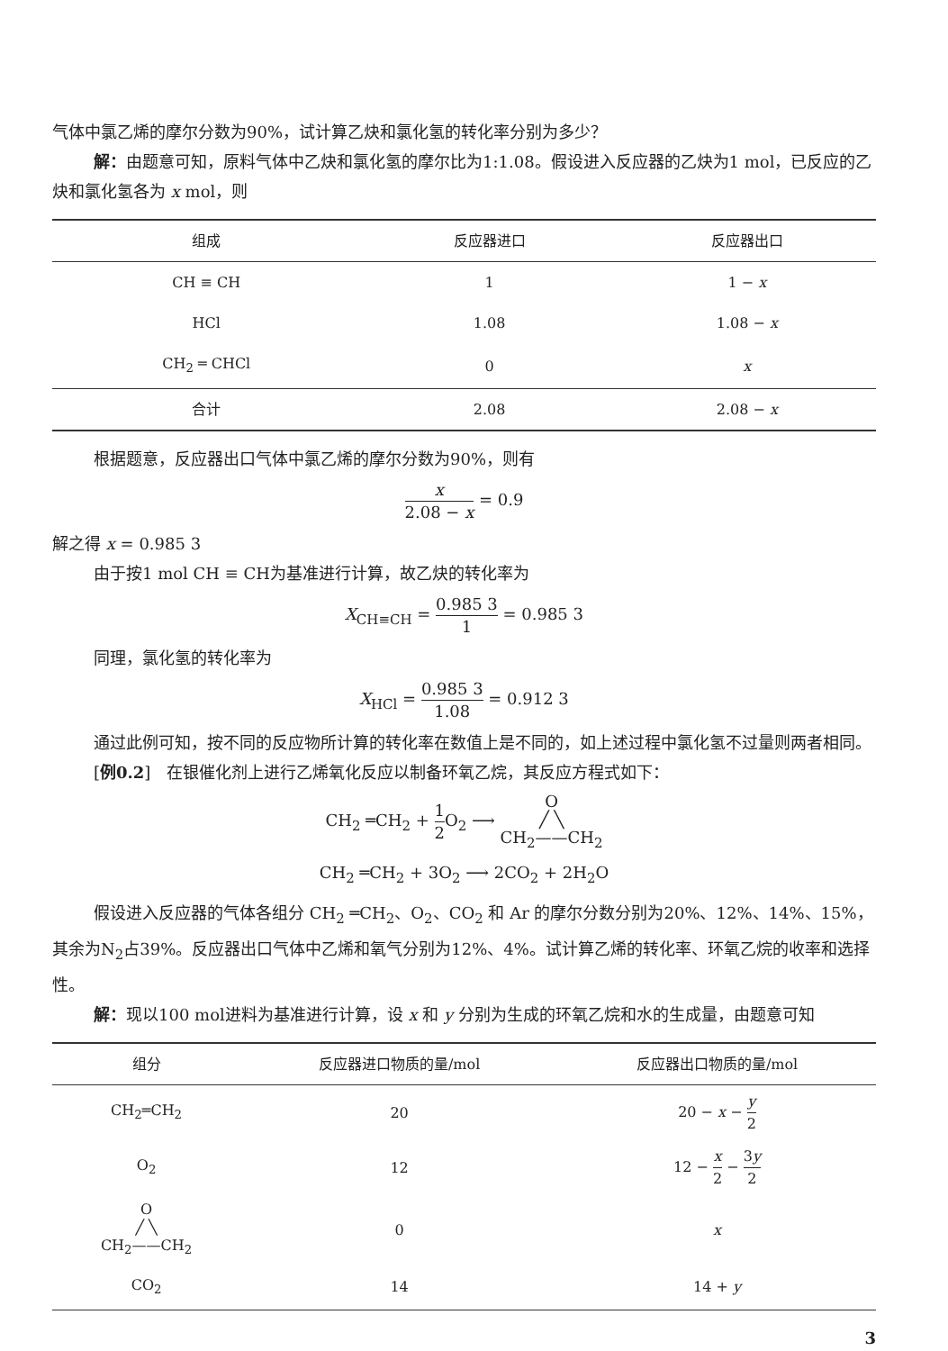气体中氯乙烯的摩尔分数为90%，试计算乙炔和氯化氢的转化率分别为多少？
解：由题意可知，原料气体中乙炔和氯化氢的摩尔比为1:1.08。假设进入反应器的乙炔为1 mol，已反应的乙炔和氯化氢各为 x mol，则
| 组成 | 反应器进口 | 反应器出口 |
| --- | --- | --- |
| CH ≡ CH | 1 | 1 − x |
| HCl | 1.08 | 1.08 − x |
| CH<sub>2</sub> ═ CHCl | 0 | x |
| 合计 | 2.08 | 2.08 − x |
根据题意，反应器出口气体中氯乙烯的摩尔分数为90%，则有
x 2.08 − x = 0.9
解之得 x = 0.985 3
由于按1 mol CH ≡ CH为基准进行计算，故乙炔的转化率为
X<sub>CH≡CH</sub> = 0.985 3 1 = 0.985 3
同理，氯化氢的转化率为
X<sub>HCl</sub> = 0.985 3 1.08 = 0.912 3
通过此例可知，按不同的反应物所计算的转化率在数值上是不同的，如上述过程中氯化氢不过量则两者相同。
[例0.2]　在银催化剂上进行乙烯氧化反应以制备环氧乙烷，其反应方程式如下：
CH<sub>2</sub> ═CH<sub>2</sub> + 1 2 O<sub>2</sub> ⟶ O
╱ ╲
CH<sub>2</sub>——CH<sub>2</sub>
CH<sub>2</sub> ═CH<sub>2</sub> + 3O<sub>2</sub> ⟶ 2CO<sub>2</sub> + 2H<sub>2</sub>O
假设进入反应器的气体各组分 CH<sub>2</sub> ═CH<sub>2</sub>、O<sub>2</sub>、CO<sub>2</sub> 和 Ar 的摩尔分数分别为20%、12%、14%、15%，其余为N<sub>2</sub>占39%。反应器出口气体中乙烯和氧气分别为12%、4%。试计算乙烯的转化率、环氧乙烷的收率和选择性。
解：现以100 mol进料为基准进行计算，设 x 和 y 分别为生成的环氧乙烷和水的生成量，由题意可知
| 组分 | 反应器进口物质的量/mol | 反应器出口物质的量/mol |
| --- | --- | --- |
| CH<sub>2</sub>═CH<sub>2</sub> | 20 | 20 − x − y 2 |
| O<sub>2</sub> | 12 | 12 − x 2 − 3 y 2 |
| O ╱ ╲ CH<sub>2</sub>——CH<sub>2</sub> | 0 | x |
| CO<sub>2</sub> | 14 | 14 + y |
3